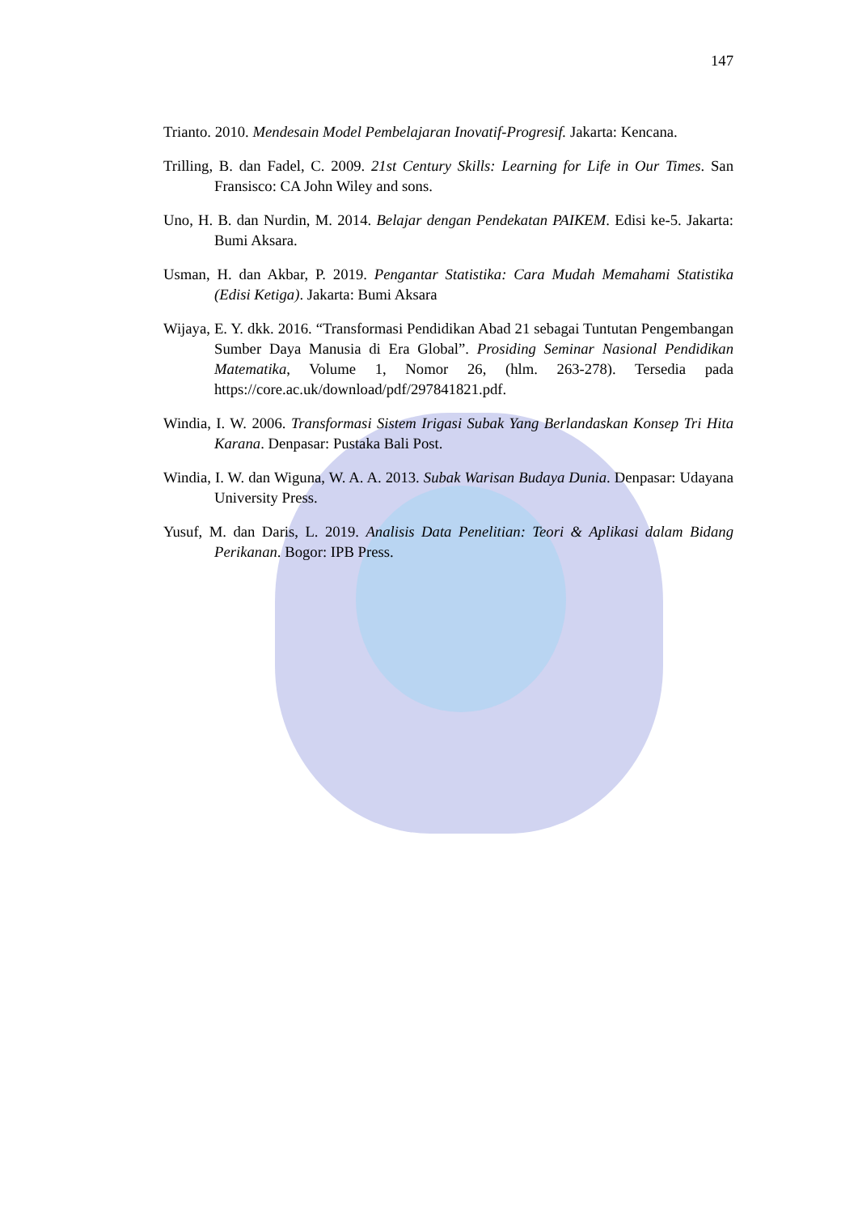147
Trianto. 2010. Mendesain Model Pembelajaran Inovatif-Progresif. Jakarta: Kencana.
Trilling, B. dan Fadel, C. 2009. 21st Century Skills: Learning for Life in Our Times. San Fransisco: CA John Wiley and sons.
Uno, H. B. dan Nurdin, M. 2014. Belajar dengan Pendekatan PAIKEM. Edisi ke-5. Jakarta: Bumi Aksara.
Usman, H. dan Akbar, P. 2019. Pengantar Statistika: Cara Mudah Memahami Statistika (Edisi Ketiga). Jakarta: Bumi Aksara
Wijaya, E. Y. dkk. 2016. “Transformasi Pendidikan Abad 21 sebagai Tuntutan Pengembangan Sumber Daya Manusia di Era Global”. Prosiding Seminar Nasional Pendidikan Matematika, Volume 1, Nomor 26, (hlm. 263-278). Tersedia pada https://core.ac.uk/download/pdf/297841821.pdf.
Windia, I. W. 2006. Transformasi Sistem Irigasi Subak Yang Berlandaskan Konsep Tri Hita Karana. Denpasar: Pustaka Bali Post.
Windia, I. W. dan Wiguna, W. A. A. 2013. Subak Warisan Budaya Dunia. Denpasar: Udayana University Press.
Yusuf, M. dan Daris, L. 2019. Analisis Data Penelitian: Teori & Aplikasi dalam Bidang Perikanan. Bogor: IPB Press.